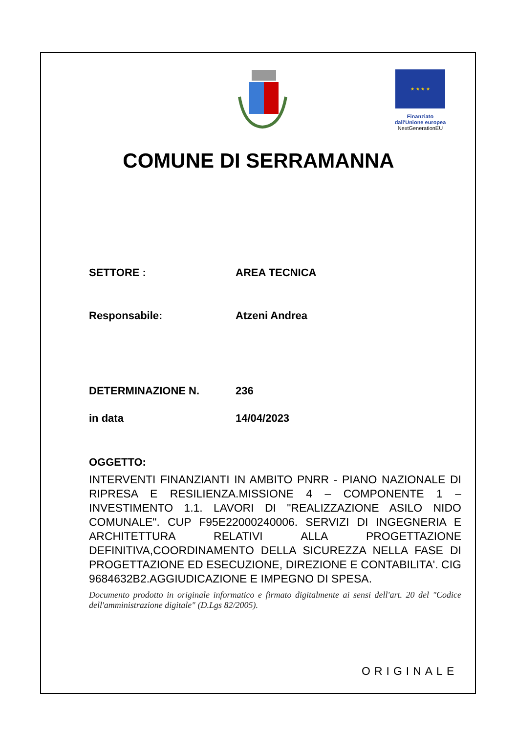★ ★ ★ ★
Finanziato
dall'Unione europea
NextGenerationEU
COMUNE DI SERRAMANNA
SETTORE : AREA TECNICA
Responsabile: Atzeni Andrea
DETERMINAZIONE N. 236
in data 14/04/2023
OGGETTO:
INTERVENTI FINANZIANTI IN AMBITO PNRR - PIANO NAZIONALE DI RIPRESA E RESILIENZA.MISSIONE 4 – COMPONENTE 1 – INVESTIMENTO 1.1. LAVORI DI "REALIZZAZIONE ASILO NIDO COMUNALE". CUP F95E22000240006. SERVIZI DI INGEGNERIA E ARCHITETTURA RELATIVI ALLA PROGETTAZIONE DEFINITIVA,COORDINAMENTO DELLA SICUREZZA NELLA FASE DI PROGETTAZIONE ED ESECUZIONE, DIREZIONE E CONTABILITA'. CIG 9684632B2.AGGIUDICAZIONE E IMPEGNO DI SPESA.
Documento prodotto in originale informatico e firmato digitalmente ai sensi dell'art. 20 del "Codice dell'amministrazione digitale" (D.Lgs 82/2005).
ORIGINALE